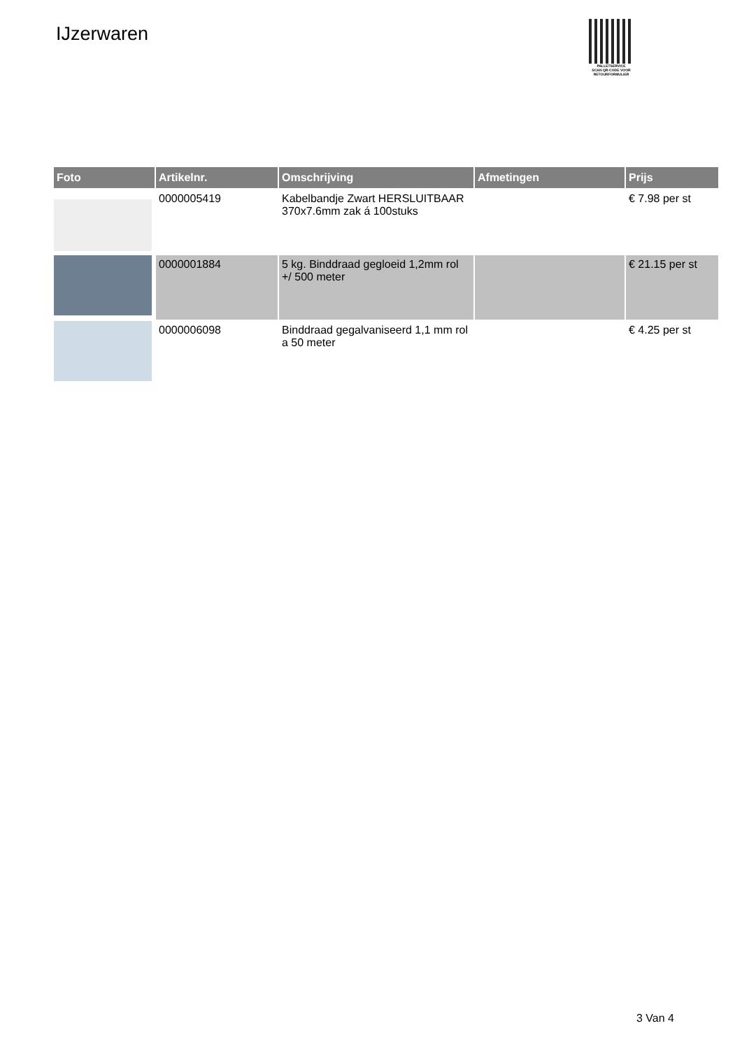IJzerwaren
PALLETSERVICE
SCAN QR-CODE VOOR RETOURFORMULIER
| Foto | Artikelnr. | Omschrijving | Afmetingen | Prijs |
| --- | --- | --- | --- | --- |
| | 0000005419 | Kabelbandje Zwart HERSLUITBAAR 370x7.6mm zak á 100stuks | | € 7.98 per st |
| | 0000001884 | 5 kg. Binddraad gegloeid 1,2mm rol +/ 500 meter | | € 21.15 per st |
| | 0000006098 | Binddraad gegalvaniseerd 1,1 mm rol a 50 meter | | € 4.25 per st |
3 Van 4